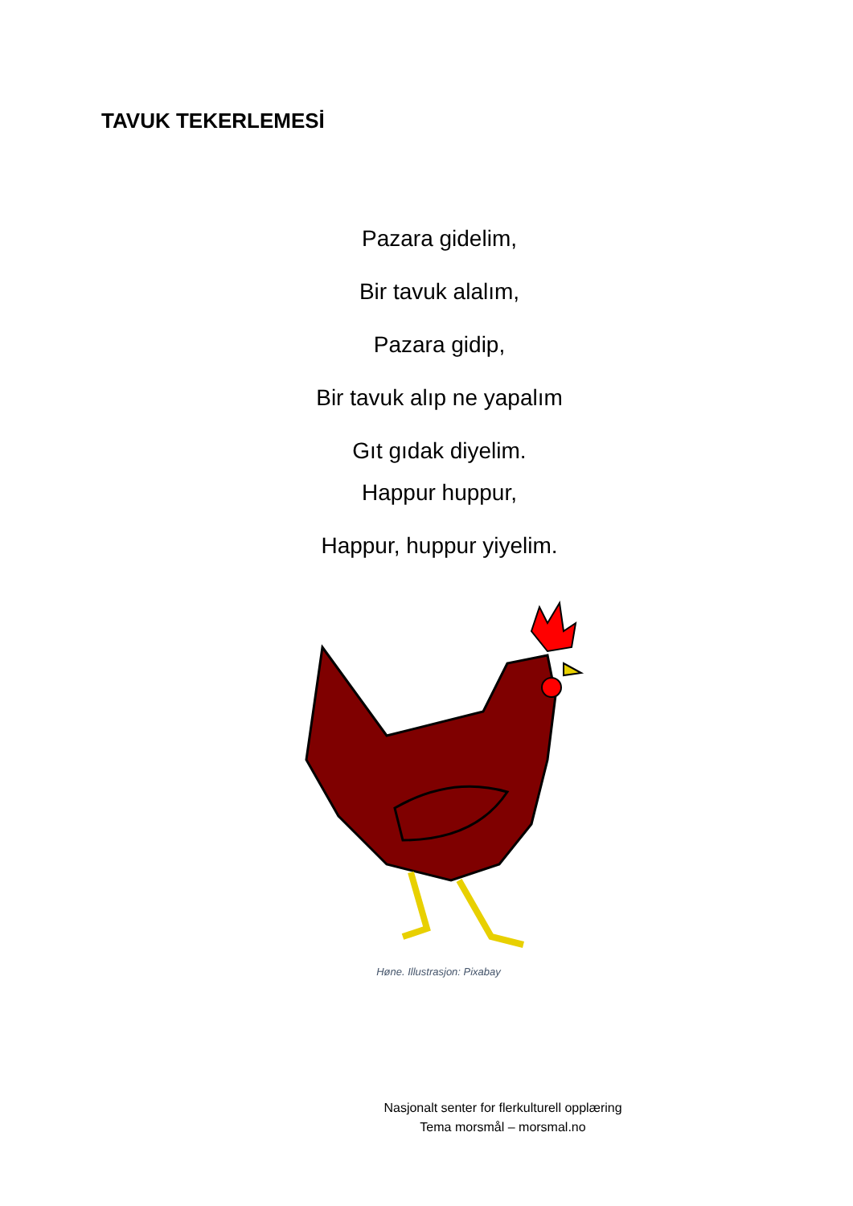TAVUK TEKERLEMESİ
Pazara gidelim,
Bir tavuk alalım,
Pazara gidip,
Bir tavuk alıp ne yapalım
Gıt gıdak diyelim.
Happur huppur,
Happur, huppur yiyelim.
Høne. Illustrasjon: Pixabay
Nasjonalt senter for flerkulturell opplæring
Tema morsmål – morsmal.no